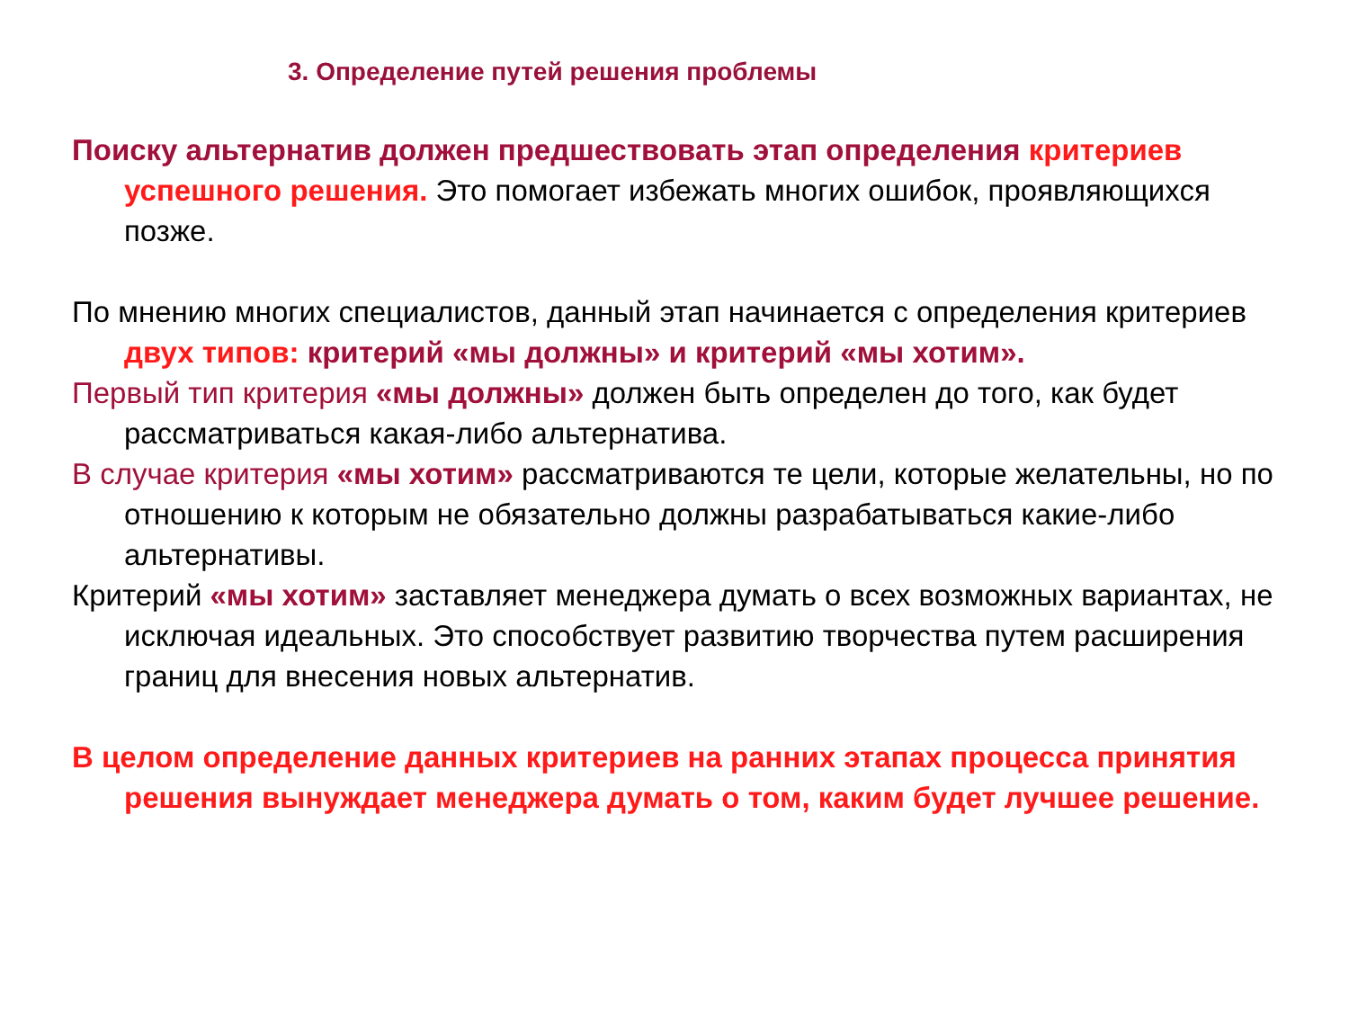3. Определение путей решения проблемы
Поиску альтернатив должен предшествовать этап определения критериев успешного решения. Это помогает избежать многих ошибок, проявляющихся позже.
По мнению многих специалистов, данный этап начинается с определения критериев двух типов: критерий «мы должны» и критерий «мы хотим».
Первый тип критерия «мы должны» должен быть определен до того, как будет рассматриваться какая-либо альтернатива.
В случае критерия «мы хотим» рассматриваются те цели, которые желательны, но по отношению к которым не обязательно должны разрабатываться какие-либо альтернативы.
Критерий «мы хотим» заставляет менеджера думать о всех возможных вариантах, не исключая идеальных. Это способствует развитию творчества путем расширения границ для внесения новых альтернатив.
В целом определение данных критериев на ранних этапах процесса принятия решения вынуждает менеджера думать о том, каким будет лучшее решение.